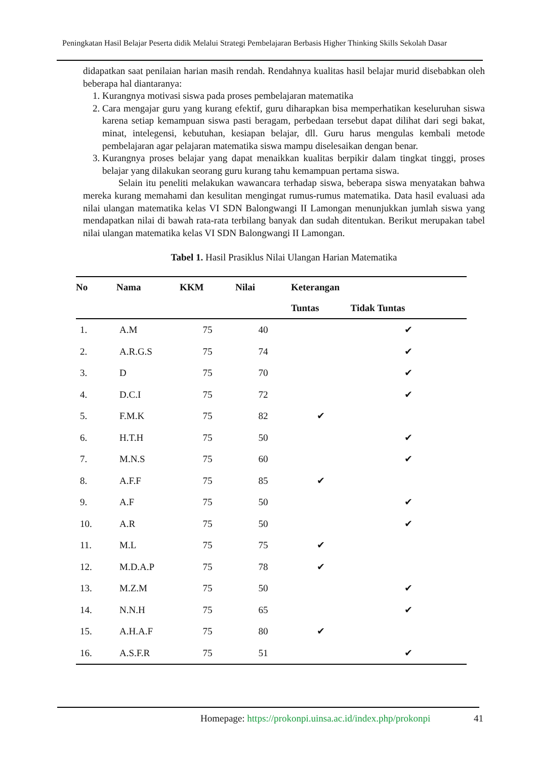Peningkatan Hasil Belajar Peserta didik Melalui Strategi Pembelajaran Berbasis Higher Thinking Skills Sekolah Dasar
didapatkan saat penilaian harian masih rendah. Rendahnya kualitas hasil belajar murid disebabkan oleh beberapa hal diantaranya:
1. Kurangnya motivasi siswa pada proses pembelajaran matematika
2. Cara mengajar guru yang kurang efektif, guru diharapkan bisa memperhatikan keseluruhan siswa karena setiap kemampuan siswa pasti beragam, perbedaan tersebut dapat dilihat dari segi bakat, minat, intelegensi, kebutuhan, kesiapan belajar, dll. Guru harus mengulas kembali metode pembelajaran agar pelajaran matematika siswa mampu diselesaikan dengan benar.
3. Kurangnya proses belajar yang dapat menaikkan kualitas berpikir dalam tingkat tinggi, proses belajar yang dilakukan seorang guru kurang tahu kemampuan pertama siswa.
Selain itu peneliti melakukan wawancara terhadap siswa, beberapa siswa menyatakan bahwa mereka kurang memahami dan kesulitan mengingat rumus-rumus matematika. Data hasil evaluasi ada nilai ulangan matematika kelas VI SDN Balongwangi II Lamongan menunjukkan jumlah siswa yang mendapatkan nilai di bawah rata-rata terbilang banyak dan sudah ditentukan. Berikut merupakan tabel nilai ulangan matematika kelas VI SDN Balongwangi II Lamongan.
Tabel 1. Hasil Prasiklus Nilai Ulangan Harian Matematika
| No | Nama | KKM | Nilai | Keterangan | |
| --- | --- | --- | --- | --- | --- |
| | | | | Tuntas | Tidak Tuntas |
| 1. | A.M | 75 | 40 | | ✔ |
| 2. | A.R.G.S | 75 | 74 | | ✔ |
| 3. | D | 75 | 70 | | ✔ |
| 4. | D.C.I | 75 | 72 | | ✔ |
| 5. | F.M.K | 75 | 82 | ✔ | |
| 6. | H.T.H | 75 | 50 | | ✔ |
| 7. | M.N.S | 75 | 60 | | ✔ |
| 8. | A.F.F | 75 | 85 | ✔ | |
| 9. | A.F | 75 | 50 | | ✔ |
| 10. | A.R | 75 | 50 | | ✔ |
| 11. | M.L | 75 | 75 | ✔ | |
| 12. | M.D.A.P | 75 | 78 | ✔ | |
| 13. | M.Z.M | 75 | 50 | | ✔ |
| 14. | N.N.H | 75 | 65 | | ✔ |
| 15. | A.H.A.F | 75 | 80 | ✔ | |
| 16. | A.S.F.R | 75 | 51 | | ✔ |
Homepage: https://prokonpi.uinsa.ac.id/index.php/prokonpi
41